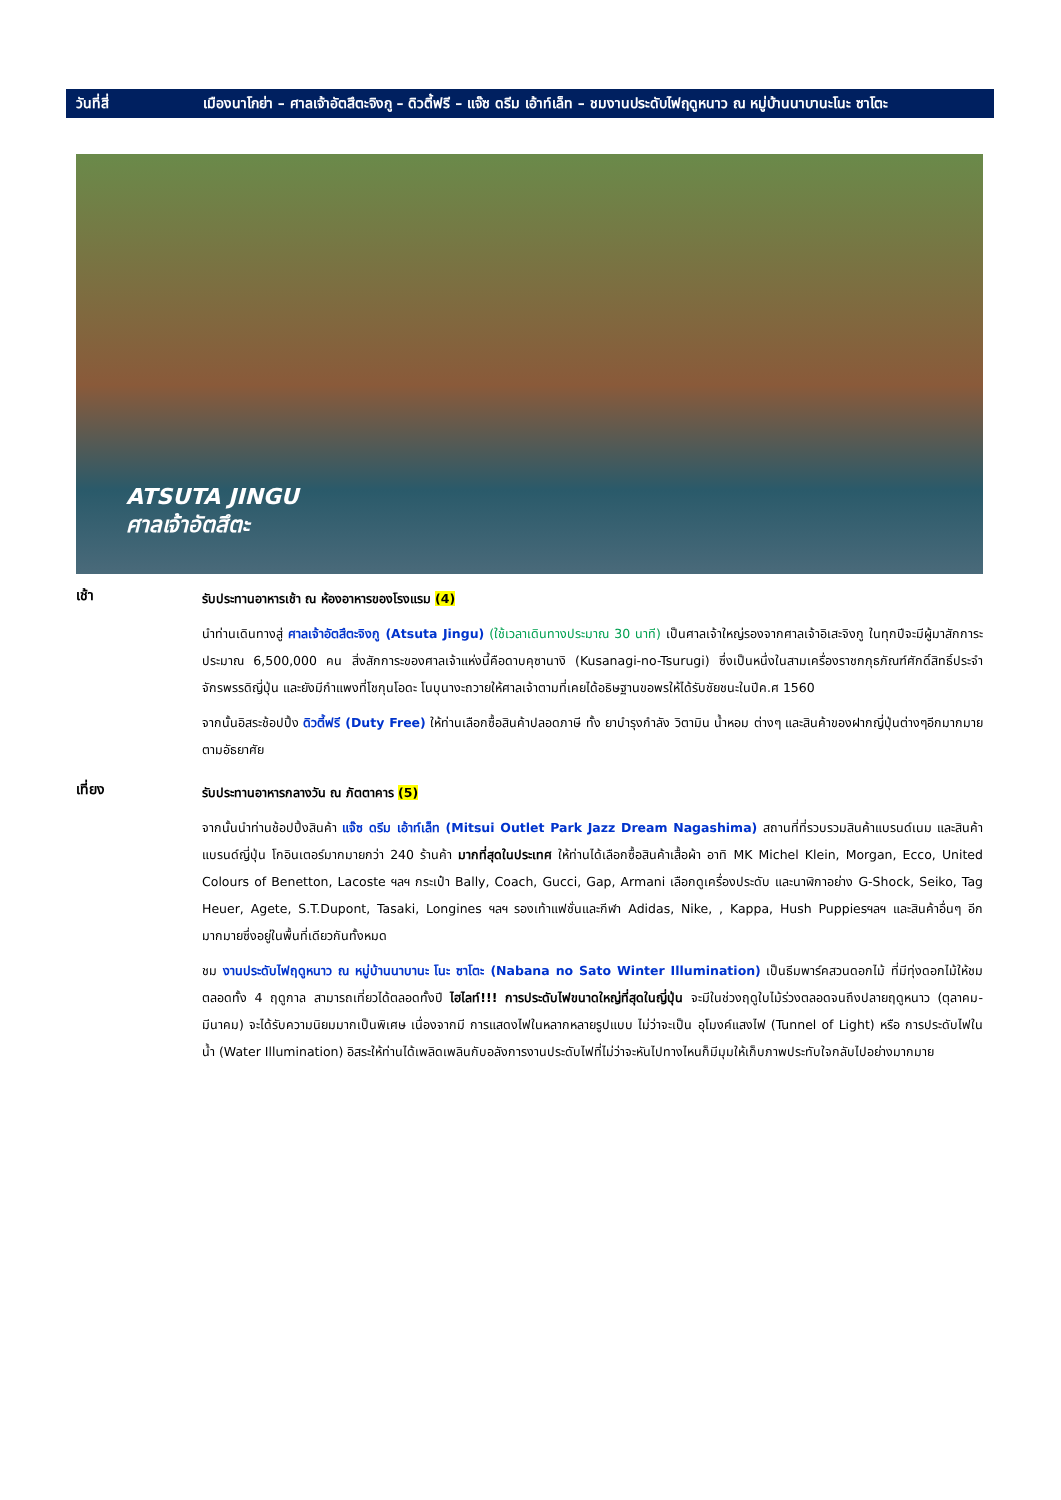วันที่สี่ เมืองนาโกย่า – ศาลเจ้าอัตสึตะจิงกู – ดิวตี้ฟรี – แจ๊ซ ดรีม เอ้าท์เล็ท – ชมงานประดับไฟฤดูหนาว ณ หมู่บ้านนาบานะโนะ ซาโตะ
ATSUTA JINGU
ศาลเจ้าอัตสึตะ
เช้า
รับประทานอาหารเช้า ณ ห้องอาหารของโรงแรม (4)
นำท่านเดินทางสู่ ศาลเจ้าอัตสึตะจิงกู (Atsuta Jingu) (ใช้เวลาเดินทางประมาณ 30 นาที) เป็นศาลเจ้าใหญ่รองจากศาลเจ้าอิเสะจิงกู ในทุกปีจะมีผู้มาสักการะประมาณ 6,500,000 คน สิ่งสักการะของศาลเจ้าแห่งนี้คือดาบคุซานางิ (Kusanagi-no-Tsurugi) ซึ่งเป็นหนึ่งในสามเครื่องราชกกุธภัณฑ์ศักดิ์สิทธิ์ประจำจักรพรรดิญี่ปุ่น และยังมีกำแพงที่โชกุนโอดะ โนบุนางะถวายให้ศาลเจ้าตามที่เคยได้อธิษฐานขอพรให้ได้รับชัยชนะในปีค.ศ 1560
จากนั้นอิสระช้อปปิ้ง ดิวตี้ฟรี (Duty Free) ให้ท่านเลือกซื้อสินค้าปลอดภาษี ทั้ง ยาบำรุงกำลัง วิตามิน น้ำหอม ต่างๆ และสินค้าของฝากญี่ปุ่นต่างๆอีกมากมาย ตามอัธยาศัย
เที่ยง
รับประทานอาหารกลางวัน ณ ภัตตาคาร (5)
จากนั้นนำท่านช้อปปิ้งสินค้า แจ๊ซ ดรีม เอ้าท์เล็ท (Mitsui Outlet Park Jazz Dream Nagashima) สถานที่ที่รวบรวมสินค้าแบรนด์เนม และสินค้าแบรนด์ญี่ปุ่น โกอินเตอร์มากมายกว่า 240 ร้านค้า มากที่สุดในประเทศ ให้ท่านได้เลือกซื้อสินค้าเสื้อผ้า อาทิ MK Michel Klein, Morgan, Ecco, United Colours of Benetton, Lacoste ฯลฯ กระเป๋า Bally, Coach, Gucci, Gap, Armani เลือกดูเครื่องประดับ และนาฬิกาอย่าง G-Shock, Seiko, Tag Heuer, Agete, S.T.Dupont, Tasaki, Longines ฯลฯ รองเท้าแฟชั่นและกีฬา Adidas, Nike, , Kappa, Hush Puppiesฯลฯ และสินค้าอื่นๆ อีกมากมายซึ่งอยู่ในพื้นที่เดียวกันทั้งหมด
ชม งานประดับไฟฤดูหนาว ณ หมู่บ้านนาบานะ โนะ ซาโตะ (Nabana no Sato Winter Illumination) เป็นธีมพาร์คสวนดอกไม้ ที่มีทุ่งดอกไม้ให้ชมตลอดทั้ง 4 ฤดูกาล สามารถเที่ยวได้ตลอดทั้งปี ไฮไลท์!!! การประดับไฟขนาดใหญ่ที่สุดในญี่ปุ่น จะมีในช่วงฤดูใบไม้ร่วงตลอดจนถึงปลายฤดูหนาว (ตุลาคม-มีนาคม) จะได้รับความนิยมมากเป็นพิเศษ เนื่องจากมี การแสดงไฟในหลากหลายรูปแบบ ไม่ว่าจะเป็น อุโมงค์แสงไฟ (Tunnel of Light) หรือ การประดับไฟในน้ำ (Water Illumination) อิสระให้ท่านได้เพลิดเพลินกับอลังการงานประดับไฟที่ไม่ว่าจะหันไปทางไหนก็มีมุมให้เก็บภาพประทับใจกลับไปอย่างมากมาย